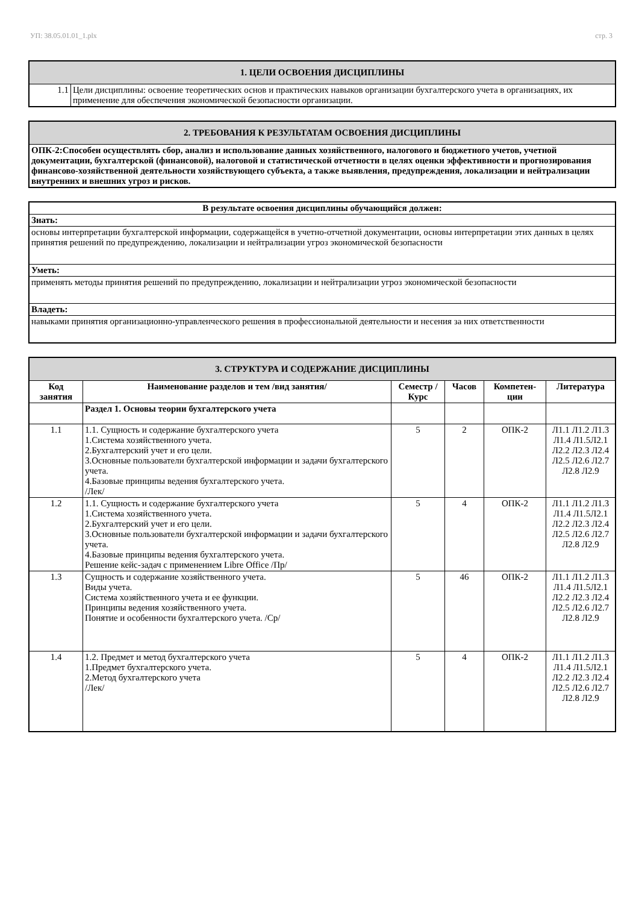УП: 38.05.01.01_1.plx стр. 3
| 1. ЦЕЛИ ОСВОЕНИЯ ДИСЦИПЛИНЫ | |
| 1.1 | Цели дисциплины: освоение теоретических основ и практических навыков организации бухгалтерского учета в организациях, их применение для обеспечения экономической безопасности организации. |
| 2. ТРЕБОВАНИЯ К РЕЗУЛЬТАТАМ ОСВОЕНИЯ ДИСЦИПЛИНЫ |
| ОПК-2:Способен осуществлять сбор, анализ и использование данных хозяйственного, налогового и бюджетного учетов, учетной документации, бухгалтерской (финансовой), налоговой и статистической отчетности в целях оценки эффективности и прогнозирования финансово-хозяйственной деятельности хозяйствующего субъекта, а также выявления, предупреждения, локализации и нейтрализации внутренних и внешних угроз и рисков. |
| В результате освоения дисциплины обучающийся должен: |
| --- |
| Знать: |
| основы интерпретации бухгалтерской информации, содержащейся в учетно-отчетной документации, основы интерпретации этих данных в целях принятия решений по предупреждению, локализации и нейтрализации угроз экономической безопасности |
| Уметь: |
| применять методы принятия решений по предупреждению, локализации и нейтрализации угроз экономической безопасности |
| Владеть: |
| навыками принятия организационно-управленческого решения в профессиональной деятельности и несения за них ответственности |
| 3. СТРУКТУРА И СОДЕРЖАНИЕ ДИСЦИПЛИНЫ | | | | | |
| Код занятия | Наименование разделов и тем /вид занятия/ | Семестр / Курс | Часов | Компетен-ции | Литература |
| | Раздел 1. Основы теории бухгалтерского учета | | | | |
| 1.1 | 1.1. Сущность и содержание бухгалтерского учета 1.Система хозяйственного учета. 2.Бухгалтерский учет и его цели. 3.Основные пользователи бухгалтерской информации и задачи бухгалтерского учета. 4.Базовые принципы ведения бухгалтерского учета. /Лек/ | 5 | 2 | ОПК-2 | Л1.1 Л1.2 Л1.3 Л1.4 Л1.5Л2.1 Л2.2 Л2.3 Л2.4 Л2.5 Л2.6 Л2.7 Л2.8 Л2.9 |
| 1.2 | 1.1. Сущность и содержание бухгалтерского учета 1.Система хозяйственного учета. 2.Бухгалтерский учет и его цели. 3.Основные пользователи бухгалтерской информации и задачи бухгалтерского учета. 4.Базовые принципы ведения бухгалтерского учета. Решение кейс-задач с применением Libre Office /Пр/ | 5 | 4 | ОПК-2 | Л1.1 Л1.2 Л1.3 Л1.4 Л1.5Л2.1 Л2.2 Л2.3 Л2.4 Л2.5 Л2.6 Л2.7 Л2.8 Л2.9 |
| 1.3 | Сущность и содержание хозяйственного учета. Виды учета. Система хозяйственного учета и ее функции. Принципы ведения хозяйственного учета. Понятие и особенности бухгалтерского учета. /Ср/ | 5 | 46 | ОПК-2 | Л1.1 Л1.2 Л1.3 Л1.4 Л1.5Л2.1 Л2.2 Л2.3 Л2.4 Л2.5 Л2.6 Л2.7 Л2.8 Л2.9 |
| 1.4 | 1.2. Предмет и метод бухгалтерского учета 1.Предмет бухгалтерского учета. 2.Метод бухгалтерского учета /Лек/ | 5 | 4 | ОПК-2 | Л1.1 Л1.2 Л1.3 Л1.4 Л1.5Л2.1 Л2.2 Л2.3 Л2.4 Л2.5 Л2.6 Л2.7 Л2.8 Л2.9 |